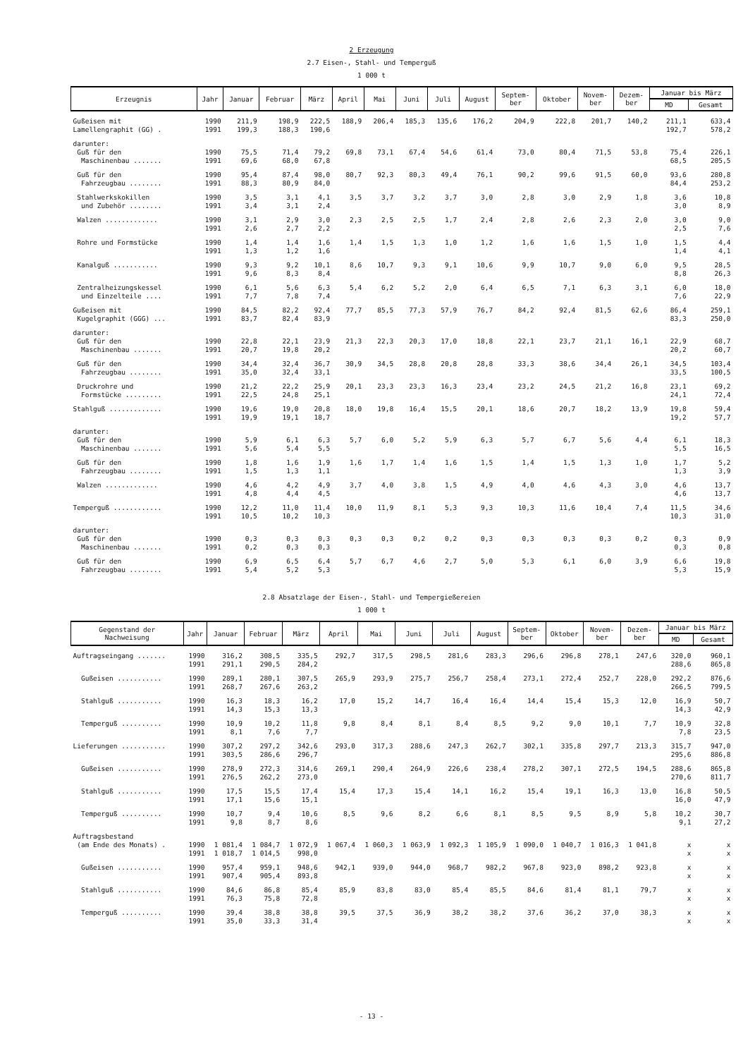2 Erzeugung
2.7 Eisen-, Stahl- und Temperguß
1 000 t
| Erzeugnis | Jahr | Januar | Februar | März | April | Mai | Juni | Juli | August | Septem- ber | Oktober | Novem- ber | Dezem- ber | Januar bis März | |
| --- | --- | --- | --- | --- | --- | --- | --- | --- | --- | --- | --- | --- | --- | --- | --- |
| | | | | | | | | | | | | | | MD | Gesamt |
| Gußeisen mit Lamellengraphit (GG) . | 1990 1991 | 211,9 199,3 | 198,9 188,3 | 222,5 190,6 | 188,9 | 206,4 | 185,3 | 135,6 | 176,2 | 204,9 | 222,8 | 201,7 | 140,2 | 211,1 192,7 | 633,4 578,2 |
| darunter: Guß für den Maschinenbau ....... | 1990 1991 | 75,5 69,6 | 71,4 68,0 | 79,2 67,8 | 69,8 | 73,1 | 67,4 | 54,6 | 61,4 | 73,0 | 80,4 | 71,5 | 53,8 | 75,4 68,5 | 226,1 205,5 |
| Guß für den Fahrzeugbau ........ | 1990 1991 | 95,4 88,3 | 87,4 80,9 | 98,0 84,0 | 80,7 | 92,3 | 80,3 | 49,4 | 76,1 | 90,2 | 99,6 | 91,5 | 60,0 | 93,6 84,4 | 280,8 253,2 |
| Stahlwerkskokillen und Zubehör ........ | 1990 1991 | 3,5 3,4 | 3,1 3,1 | 4,1 2,4 | 3,5 | 3,7 | 3,2 | 3,7 | 3,0 | 2,8 | 3,0 | 2,9 | 1,8 | 3,6 3,0 | 10,8 8,9 |
| Walzen ............. | 1990 1991 | 3,1 2,6 | 2,9 2,7 | 3,0 2,2 | 2,3 | 2,5 | 2,5 | 1,7 | 2,4 | 2,8 | 2,6 | 2,3 | 2,0 | 3,0 2,5 | 9,0 7,6 |
| Rohre und Formstücke | 1990 1991 | 1,4 1,3 | 1,4 1,2 | 1,6 1,6 | 1,4 | 1,5 | 1,3 | 1,0 | 1,2 | 1,6 | 1,6 | 1,5 | 1,0 | 1,5 1,4 | 4,4 4,1 |
| Kanalguß ........... | 1990 1991 | 9,3 9,6 | 9,2 8,3 | 10,1 8,4 | 8,6 | 10,7 | 9,3 | 9,1 | 10,6 | 9,9 | 10,7 | 9,0 | 6,0 | 9,5 8,8 | 28,5 26,3 |
| Zentralheizungskessel und Einzelteile .... | 1990 1991 | 6,1 7,7 | 5,6 7,8 | 6,3 7,4 | 5,4 | 6,2 | 5,2 | 2,0 | 6,4 | 6,5 | 7,1 | 6,3 | 3,1 | 6,0 7,6 | 18,0 22,9 |
| Gußeisen mit Kugelgraphit (GGG) ... | 1990 1991 | 84,5 83,7 | 82,2 82,4 | 92,4 83,9 | 77,7 | 85,5 | 77,3 | 57,9 | 76,7 | 84,2 | 92,4 | 81,5 | 62,6 | 86,4 83,3 | 259,1 250,0 |
| darunter: Guß für den Maschinenbau ....... | 1990 1991 | 22,8 20,7 | 22,1 19,8 | 23,9 20,2 | 21,3 | 22,3 | 20,3 | 17,0 | 18,8 | 22,1 | 23,7 | 21,1 | 16,1 | 22,9 20,2 | 68,7 60,7 |
| Guß für den Fahrzeugbau ........ | 1990 1991 | 34,4 35,0 | 32,4 32,4 | 36,7 33,1 | 30,9 | 34,5 | 28,8 | 20,8 | 28,8 | 33,3 | 38,6 | 34,4 | 26,1 | 34,5 33,5 | 103,4 100,5 |
| Druckrohre und Formstücke ......... | 1990 1991 | 21,2 22,5 | 22,2 24,8 | 25,9 25,1 | 20,1 | 23,3 | 23,3 | 16,3 | 23,4 | 23,2 | 24,5 | 21,2 | 16,8 | 23,1 24,1 | 69,2 72,4 |
| Stahlguß ............. | 1990 1991 | 19,6 19,9 | 19,0 19,1 | 20,8 18,7 | 18,0 | 19,8 | 16,4 | 15,5 | 20,1 | 18,6 | 20,7 | 18,2 | 13,9 | 19,8 19,2 | 59,4 57,7 |
| darunter: Guß für den Maschinenbau ....... | 1990 1991 | 5,9 5,6 | 6,1 5,4 | 6,3 5,5 | 5,7 | 6,0 | 5,2 | 5,9 | 6,3 | 5,7 | 6,7 | 5,6 | 4,4 | 6,1 5,5 | 18,3 16,5 |
| Guß für den Fahrzeugbau ........ | 1990 1991 | 1,8 1,5 | 1,6 1,3 | 1,9 1,1 | 1,6 | 1,7 | 1,4 | 1,6 | 1,5 | 1,4 | 1,5 | 1,3 | 1,0 | 1,7 1,3 | 5,2 3,9 |
| Walzen ............. | 1990 1991 | 4,6 4,8 | 4,2 4,4 | 4,9 4,5 | 3,7 | 4,0 | 3,8 | 1,5 | 4,9 | 4,0 | 4,6 | 4,3 | 3,0 | 4,6 4,6 | 13,7 13,7 |
| Temperguß ............ | 1990 1991 | 12,2 10,5 | 11,0 10,2 | 11,4 10,3 | 10,0 | 11,9 | 8,1 | 5,3 | 9,3 | 10,3 | 11,6 | 10,4 | 7,4 | 11,5 10,3 | 34,6 31,0 |
| darunter: Guß für den Maschinenbau ....... | 1990 1991 | 0,3 0,2 | 0,3 0,3 | 0,3 0,3 | 0,3 | 0,3 | 0,2 | 0,2 | 0,3 | 0,3 | 0,3 | 0,3 | 0,2 | 0,3 0,3 | 0,9 0,8 |
| Guß für den Fahrzeugbau ........ | 1990 1991 | 6,9 5,4 | 6,5 5,2 | 6,4 5,3 | 5,7 | 6,7 | 4,6 | 2,7 | 5,0 | 5,3 | 6,1 | 6,0 | 3,9 | 6,6 5,3 | 19,8 15,9 |
2.8 Absatzlage der Eisen-, Stahl- und Tempergießereien
1 000 t
| Gegenstand der Nachweisung | Jahr | Januar | Februar | März | April | Mai | Juni | Juli | August | Septem- ber | Oktober | Novem- ber | Dezem- ber | Januar bis März | |
| --- | --- | --- | --- | --- | --- | --- | --- | --- | --- | --- | --- | --- | --- | --- | --- |
| | | | | | | | | | | | | | | MD | Gesamt |
| Auftragseingang ....... | 1990 1991 | 316,2 291,1 | 308,5 290,5 | 335,5 284,2 | 292,7 | 317,5 | 298,5 | 281,6 | 283,3 | 296,6 | 296,8 | 278,1 | 247,6 | 320,0 288,6 | 960,1 865,8 |
| Gußeisen ........... | 1990 1991 | 289,1 268,7 | 280,1 267,6 | 307,5 263,2 | 265,9 | 293,9 | 275,7 | 256,7 | 258,4 | 273,1 | 272,4 | 252,7 | 228,0 | 292,2 266,5 | 876,6 799,5 |
| Stahlguß ........... | 1990 1991 | 16,3 14,3 | 18,3 15,3 | 16,2 13,3 | 17,0 | 15,2 | 14,7 | 16,4 | 16,4 | 14,4 | 15,4 | 15,3 | 12,0 | 16,9 14,3 | 50,7 42,9 |
| Temperguß .......... | 1990 1991 | 10,9 8,1 | 10,2 7,6 | 11,8 7,7 | 9,8 | 8,4 | 8,1 | 8,4 | 8,5 | 9,2 | 9,0 | 10,1 | 7,7 | 10,9 7,8 | 32,8 23,5 |
| Lieferungen ........... | 1990 1991 | 307,2 303,5 | 297,2 286,6 | 342,6 296,7 | 293,0 | 317,3 | 288,6 | 247,3 | 262,7 | 302,1 | 335,8 | 297,7 | 213,3 | 315,7 295,6 | 947,0 886,8 |
| Gußeisen ........... | 1990 1991 | 278,9 276,5 | 272,3 262,2 | 314,6 273,0 | 269,1 | 290,4 | 264,9 | 226,6 | 238,4 | 278,2 | 307,1 | 272,5 | 194,5 | 288,6 270,6 | 865,8 811,7 |
| Stahlguß ........... | 1990 1991 | 17,5 17,1 | 15,5 15,6 | 17,4 15,1 | 15,4 | 17,3 | 15,4 | 14,1 | 16,2 | 15,4 | 19,1 | 16,3 | 13,0 | 16,8 16,0 | 50,5 47,9 |
| Temperguß .......... | 1990 1991 | 10,7 9,8 | 9,4 8,7 | 10,6 8,6 | 8,5 | 9,6 | 8,2 | 6,6 | 8,1 | 8,5 | 9,5 | 8,9 | 5,8 | 10,2 9,1 | 30,7 27,2 |
| Auftragsbestand (am Ende des Monats) . | 1990 1991 | 1 081,4 1 018,7 | 1 084,7 1 014,5 | 1 072,9 998,0 | 1 067,4 | 1 060,3 | 1 063,9 | 1 092,3 | 1 105,9 | 1 090,0 | 1 040,7 | 1 016,3 | 1 041,8 | x x | x x |
| Gußeisen ........... | 1990 1991 | 957,4 907,4 | 959,1 905,4 | 948,6 893,8 | 942,1 | 939,0 | 944,0 | 968,7 | 982,2 | 967,8 | 923,0 | 898,2 | 923,8 | x x | x x |
| Stahlguß ........... | 1990 1991 | 84,6 76,3 | 86,8 75,8 | 85,4 72,8 | 85,9 | 83,8 | 83,0 | 85,4 | 85,5 | 84,6 | 81,4 | 81,1 | 79,7 | x x | x x |
| Temperguß .......... | 1990 1991 | 39,4 35,0 | 38,8 33,3 | 38,8 31,4 | 39,5 | 37,5 | 36,9 | 38,2 | 38,2 | 37,6 | 36,2 | 37,0 | 38,3 | x x | x x |
- 13 -